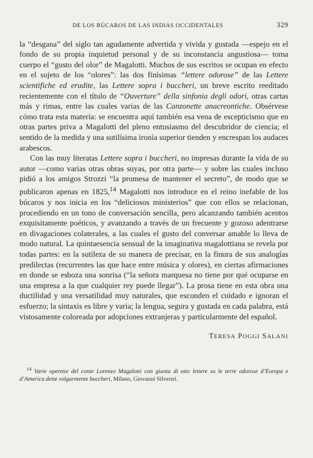DE LOS BÚCAROS DE LAS INDIAS OCCIDENTALES 329
la “desgana” del siglo tan agudamente advertida y vivida y gustada —espejo en el fondo de su propia inquietud personal y de su inconstancia angustiosa— toma cuerpo el “gusto del olor” de Magalotti. Muchos de sus escritos se ocupan en efecto en el sujeto de los “olores”: las dos finísimas “lettere odorose” de las Lettere scientifiche ed erudite, las Lettere sopra i buccheri, un breve escrito reeditado recientemente con el título de “Ouverture” della sinfonia degli odori, otras cartas más y rimas, entre las cuales varias de las Canzonette anacreontiche. Obsérvese cómo trata esta materia: se encuentra aquí también esa vena de escepticismo que en otras partes priva a Magalotti del pleno entusiasmo del descubridor de ciencia; el sentido de la medida y una sutilísima ironía superior tienden y encrespan los audaces arabescos.
Con las muy literatas Lettere sopra i buccheri, no impresas durante la vida de su autor —como varias otras obras suyas, por otra parte— y sobre las cuales incluso pidió a los amigos Strozzi “la promesa de mantener el secreto”, de modo que se publicaron apenas en 1825,<sup>14</sup> Magalotti nos introduce en el reino inefable de los búcaros y nos inicia en los “deliciosos ministerios” que con ellos se relacionan, procediendo en un tono de conversación sencilla, pero alcanzando también acentos exquisitamente poéticos, y avanzando a través de un frecuente y gozoso adentrarse en divagaciones colaterales, a las cuales el gusto del conversar amable lo lleva de modo natural. La quintaesencia sensual de la imaginativa magalottiana se revela por todas partes: en la sutileza de su manera de precisar, en la finura de sus analogías predilectas (recurrentes las que hace entre música y olores), en ciertas afirmaciones en donde se esboza una sonrisa (“la señora marquesa no tiene por qué ocuparse en una empresa a la que cualquier rey puede llegar”). La prosa tiene en esta obra una ductilidad y una versatilidad muy naturales, que esconden el cuidado e ignoran el esfuerzo; la sintaxis es libre y varia; la lengua, segura y gustada en cada palabra, está vistosamente coloreada por adopciones extranjeras y particularmente del español.
TERESA POGGI SALANI
<sup>14</sup> Varie operette del conte Lorenzo Magalotti con giunta di otto lettere su le terre odorose d’Europa e d’America dette volgarmente buccheri, Milano, Giovanni Silvestri.